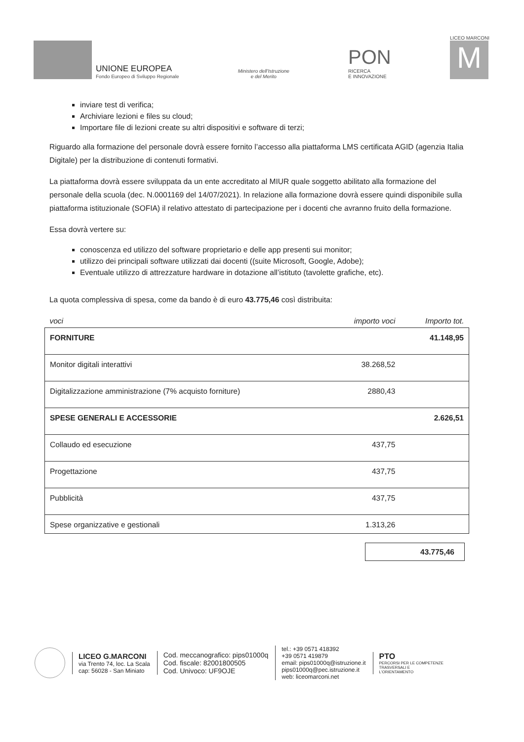UNIONE EUROPEA
Fondo Europeo di Sviluppo Regionale
Ministero dell'Istruzione
e del Merito
PON
RICERCA
E INNOVAZIONE
LICEO MARCONI
M
inviare test di verifica;
Archiviare lezioni e files su cloud;
Importare file di lezioni create su altri dispositivi e software di terzi;
Riguardo alla formazione del personale dovrà essere fornito l’accesso alla piattaforma LMS certificata AGID (agenzia Italia Digitale) per la distribuzione di contenuti formativi.
La piattaforma dovrà essere sviluppata da un ente accreditato al MIUR quale soggetto abilitato alla formazione del personale della scuola (dec. N.0001169 del 14/07/2021). In relazione alla formazione dovrà essere quindi disponibile sulla piattaforma istituzionale (SOFIA) il relativo attestato di partecipazione per i docenti che avranno fruito della formazione.
Essa dovrà vertere su:
conoscenza ed utilizzo del software proprietario e delle app presenti sui monitor;
utilizzo dei principali software utilizzati dai docenti ((suite Microsoft, Google, Adobe);
Eventuale utilizzo di attrezzature hardware in dotazione all’istituto (tavolette grafiche, etc).
La quota complessiva di spesa, come da bando è di euro 43.775,46 così distribuita:
| voci | importo voci | Importo tot. |
| --- | --- | --- |
| FORNITURE | | 41.148,95 |
| Monitor digitali interattivi | 38.268,52 | |
| Digitalizzazione amministrazione (7% acquisto forniture) | 2880,43 | |
| SPESE GENERALI E ACCESSORIE | | 2.626,51 |
| Collaudo ed esecuzione | 437,75 | |
| Progettazione | 437,75 | |
| Pubblicità | 437,75 | |
| Spese organizzative e gestionali | 1.313,26 | |
43.775,46
LICEO G.MARCONI
via Trento 74, loc. La Scala
cap: 56028 - San Miniato
Cod. meccanografico: pips01000q
Cod. fiscale: 82001800505
Cod. Univoco: UF9OJE
tel.: +39 0571 418392
+39 0571 419879
email: pips01000q@istruzione.it
pips01000q@pec.istruzione.it
web: liceomarconi.net
PTO
PERCORSI PER LE COMPETENZE
TRASVERSALI E
L'ORIENTAMENTO